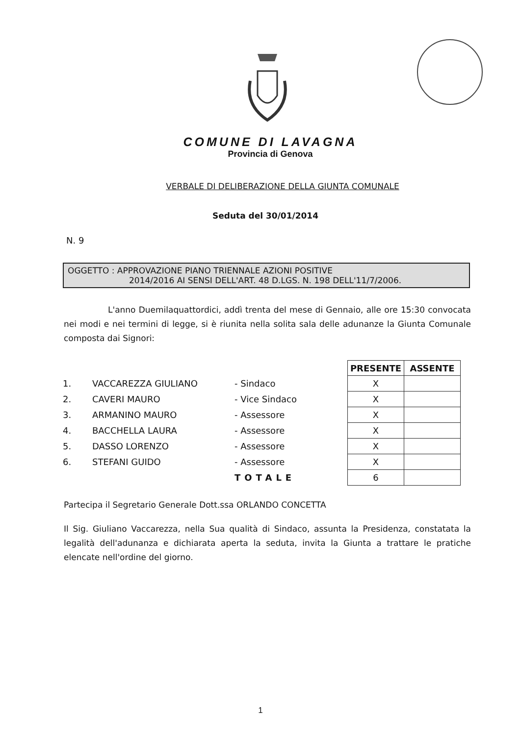COMUNE DI LAVAGNA
Provincia di Genova
VERBALE DI DELIBERAZIONE DELLA GIUNTA COMUNALE
Seduta del 30/01/2014
N. 9
OGGETTO : APPROVAZIONE PIANO TRIENNALE AZIONI POSITIVE
2014/2016 AI SENSI DELL'ART. 48 D.LGS. N. 198 DELL'11/7/2006.
L'anno Duemilaquattordici, addì trenta del mese di Gennaio, alle ore 15:30 convocata nei modi e nei termini di legge, si è riunita nella solita sala delle adunanze la Giunta Comunale composta dai Signori:
| | | | PRESENTE | ASSENTE |
| 1. | VACCAREZZA GIULIANO | - Sindaco | X | |
| 2. | CAVERI MAURO | - Vice Sindaco | X | |
| 3. | ARMANINO MAURO | - Assessore | X | |
| 4. | BACCHELLA LAURA | - Assessore | X | |
| 5. | DASSO LORENZO | - Assessore | X | |
| 6. | STEFANI GUIDO | - Assessore | X | |
| | | TOTALE | 6 | |
Partecipa il Segretario Generale Dott.ssa ORLANDO CONCETTA
Il Sig. Giuliano Vaccarezza, nella Sua qualità di Sindaco, assunta la Presidenza, constatata la legalità dell'adunanza e dichiarata aperta la seduta, invita la Giunta a trattare le pratiche elencate nell'ordine del giorno.
1